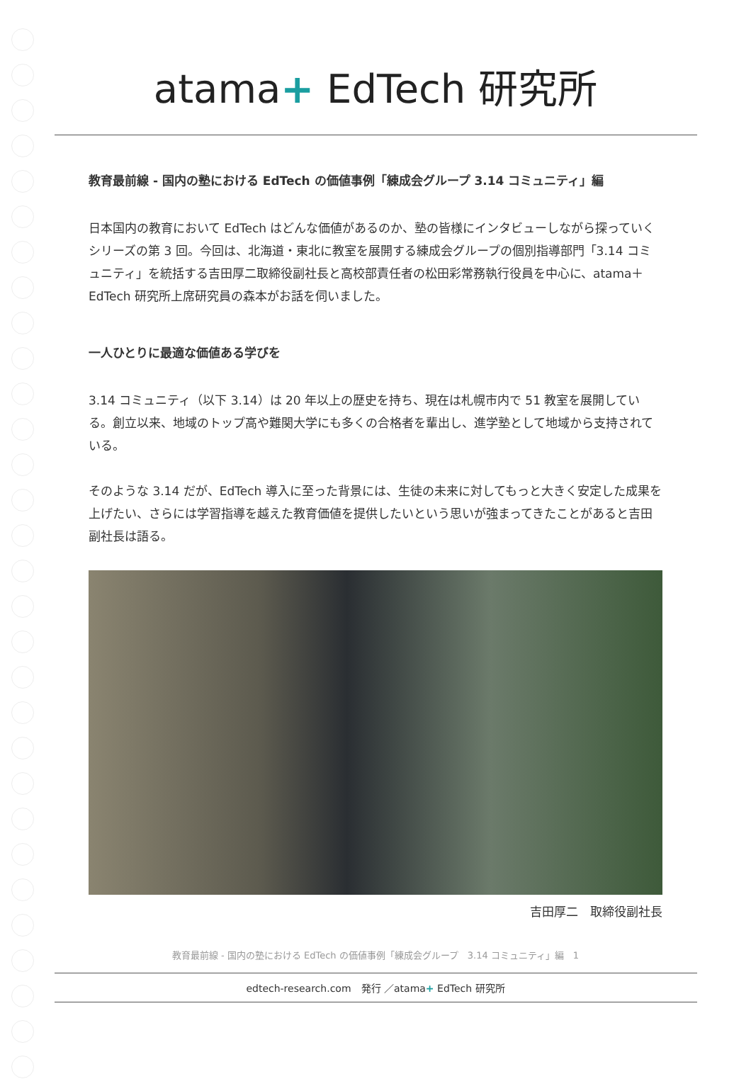atama+ EdTech 研究所
教育最前線 - 国内の塾における EdTech の価値事例「練成会グループ 3.14 コミュニティ」編
日本国内の教育において EdTech はどんな価値があるのか、塾の皆様にインタビューしながら探っていくシリーズの第 3 回。今回は、北海道・東北に教室を展開する練成会グループの個別指導部門「3.14 コミュニティ」を統括する吉田厚二取締役副社長と高校部責任者の松田彩常務執行役員を中心に、atama＋ EdTech 研究所上席研究員の森本がお話を伺いました。
一人ひとりに最適な価値ある学びを
3.14 コミュニティ（以下 3.14）は 20 年以上の歴史を持ち、現在は札幌市内で 51 教室を展開している。創立以来、地域のトップ高や難関大学にも多くの合格者を輩出し、進学塾として地域から支持されている。
そのような 3.14 だが、EdTech 導入に至った背景には、生徒の未来に対してもっと大きく安定した成果を上げたい、さらには学習指導を越えた教育価値を提供したいという思いが強まってきたことがあると吉田副社長は語る。
吉田厚二　取締役副社長
教育最前線 - 国内の塾における EdTech の価値事例「練成会グループ　3.14 コミュニティ」編　1
edtech-research.com　発行 ／atama+ EdTech 研究所